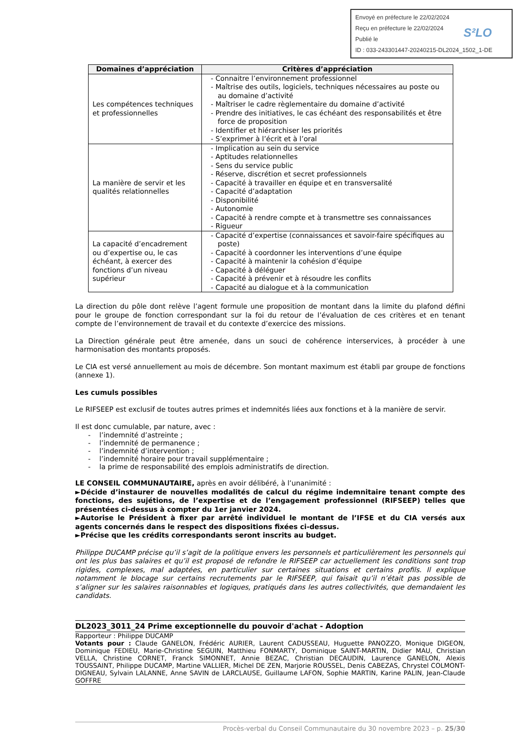Envoyé en préfecture le 22/02/2024
Reçu en préfecture le 22/02/2024
Publié le
ID : 033-243301447-20240215-DL2024_1502_1-DE
S²LO
| Domaines d’appréciation | Critères d’appréciation |
| --- | --- |
| Les compétences techniques et professionnelles | - Connaitre l’environnement professionnel - Maîtrise des outils, logiciels, techniques nécessaires au poste ou au domaine d’activité - Maîtriser le cadre règlementaire du domaine d’activité - Prendre des initiatives, le cas échéant des responsabilités et être force de proposition - Identifier et hiérarchiser les priorités - S’exprimer à l’écrit et à l’oral |
| La manière de servir et les qualités relationnelles | - Implication au sein du service - Aptitudes relationnelles - Sens du service public - Réserve, discrétion et secret professionnels - Capacité à travailler en équipe et en transversalité - Capacité d’adaptation - Disponibilité - Autonomie - Capacité à rendre compte et à transmettre ses connaissances - Rigueur |
| La capacité d’encadrement ou d’expertise ou, le cas échéant, à exercer des fonctions d’un niveau supérieur | - Capacité d’expertise (connaissances et savoir-faire spécifiques au poste) - Capacité à coordonner les interventions d’une équipe - Capacité à maintenir la cohésion d’équipe - Capacité à déléguer - Capacité à prévenir et à résoudre les conflits - Capacité au dialogue et à la communication |
La direction du pôle dont relève l’agent formule une proposition de montant dans la limite du plafond défini pour le groupe de fonction correspondant sur la foi du retour de l’évaluation de ces critères et en tenant compte de l’environnement de travail et du contexte d’exercice des missions.
La Direction générale peut être amenée, dans un souci de cohérence interservices, à procéder à une harmonisation des montants proposés.
Le CIA est versé annuellement au mois de décembre. Son montant maximum est établi par groupe de fonctions (annexe 1).
Les cumuls possibles
Le RIFSEEP est exclusif de toutes autres primes et indemnités liées aux fonctions et à la manière de servir.
Il est donc cumulable, par nature, avec :
- l’indemnité d’astreinte ;
- l’indemnité de permanence ;
- l’indemnité d’intervention ;
- l’indemnité horaire pour travail supplémentaire ;
- la prime de responsabilité des emplois administratifs de direction.
LE CONSEIL COMMUNAUTAIRE, après en avoir délibéré, à l’unanimité :
►Décide d’instaurer de nouvelles modalités de calcul du régime indemnitaire tenant compte des fonctions, des sujétions, de l’expertise et de l’engagement professionnel (RIFSEEP) telles que présentées ci-dessus à compter du 1er janvier 2024.
►Autorise le Président à fixer par arrêté individuel le montant de l’IFSE et du CIA versés aux agents concernés dans le respect des dispositions fixées ci-dessus.
►Précise que les crédits correspondants seront inscrits au budget.
Philippe DUCAMP précise qu’il s’agit de la politique envers les personnels et particulièrement les personnels qui ont les plus bas salaires et qu’il est proposé de refondre le RIFSEEP car actuellement les conditions sont trop rigides, complexes, mal adaptées, en particulier sur certaines situations et certains profils. Il explique notamment le blocage sur certains recrutements par le RIFSEEP, qui faisait qu’il n’était pas possible de s’aligner sur les salaires raisonnables et logiques, pratiqués dans les autres collectivités, que demandaient les candidats.
DL2023_3011_24 Prime exceptionnelle du pouvoir d'achat - Adoption
Rapporteur : Philippe DUCAMP
Votants pour : Claude GANELON, Frédéric AURIER, Laurent CADUSSEAU, Huguette PANOZZO, Monique DIGEON, Dominique FEDIEU, Marie-Christine SEGUIN, Matthieu FONMARTY, Dominique SAINT-MARTIN, Didier MAU, Christian VELLA, Christine CORNET, Franck SIMONNET, Annie BEZAC, Christian DECAUDIN, Laurence GANELON, Alexis TOUSSAINT, Philippe DUCAMP, Martine VALLIER, Michel DE ZEN, Marjorie ROUSSEL, Denis CABEZAS, Chrystel COLMONT-DIGNEAU, Sylvain LALANNE, Anne SAVIN de LARCLAUSE, Guillaume LAFON, Sophie MARTIN, Karine PALIN, Jean-Claude GOFFRE
Procès-verbal du Conseil Communautaire du 30 novembre 2023 – p. 25/30